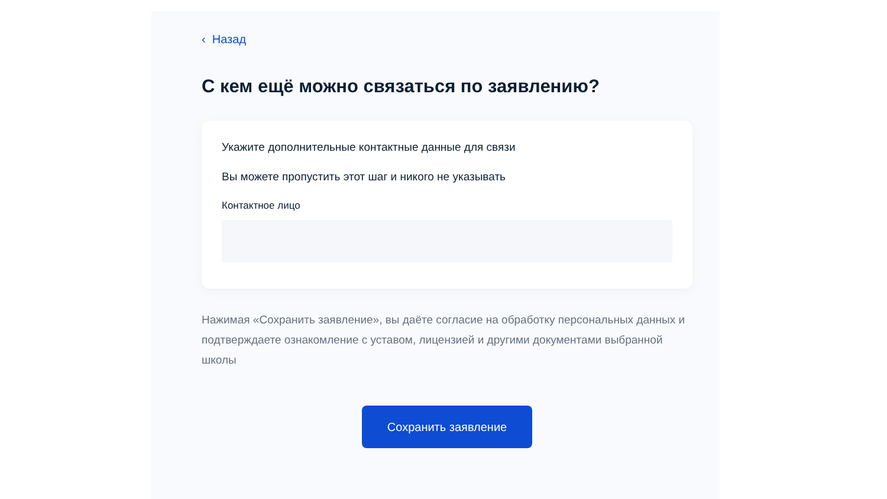‹ Назад
С кем ещё можно связаться по заявлению?
Укажите дополнительные контактные данные для связи
Вы можете пропустить этот шаг и никого не указывать
Контактное лицо
Нажимая «Сохранить заявление», вы даёте согласие на обработку персональных данных и подтверждаете ознакомление с уставом, лицензией и другими документами выбранной школы
Сохранить заявление